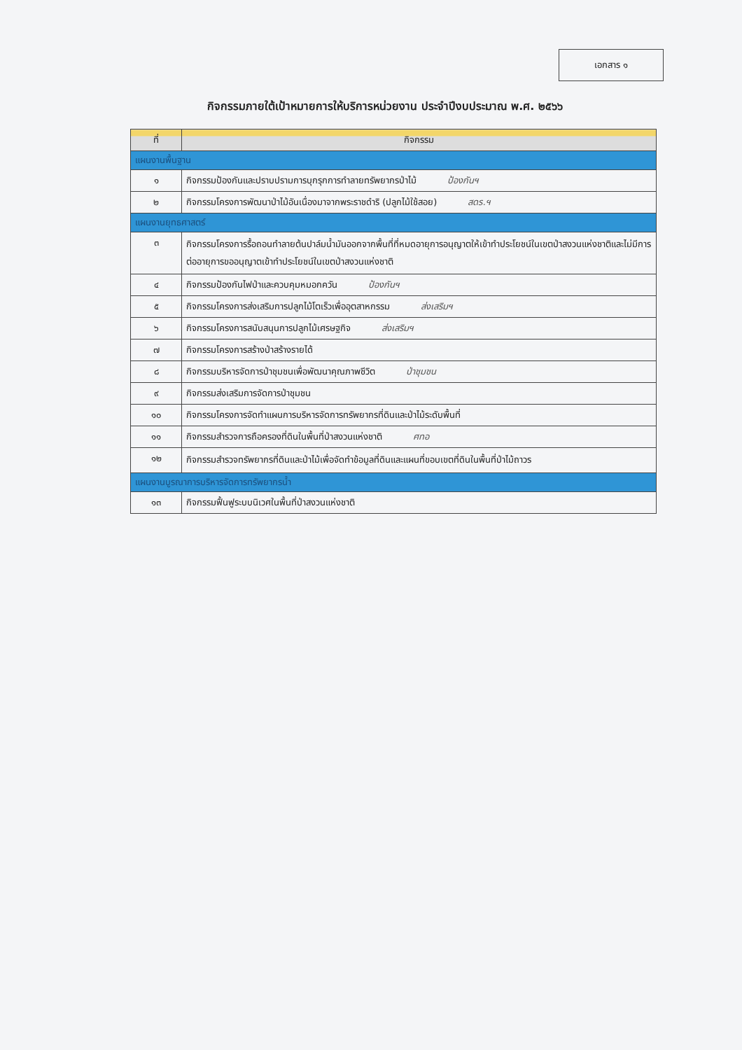เอกสาร ๑
กิจกรรมภายใต้เป้าหมายการให้บริการหน่วยงาน ประจำปีงบประมาณ พ.ศ. ๒๕๖๖
| ที่ | กิจกรรม |
| --- | --- |
| แผนงานพื้นฐาน | |
| ๑ | กิจกรรมป้องกันและปราบปรามการบุกรุกการทำลายทรัพยากรป่าไม้ ป้องกันฯ |
| ๒ | กิจกรรมโครงการพัฒนาป่าไม้อันเนื่องมาจากพระราชดำริ (ปลูกไม้ใช้สอย) สดร.ฯ |
| แผนงานยุทธศาสตร์ | |
| ๓ | กิจกรรมโครงการรื้อถอนทำลายต้นปาล์มน้ำมันออกจากพื้นที่ที่หมดอายุการอนุญาตให้เข้าทำประโยชน์ในเขตป่าสงวนแห่งชาติและไม่มีการต่ออายุการขออนุญาตเข้าทำประโยชน์ในเขตป่าสงวนแห่งชาติ |
| ๔ | กิจกรรมป้องกันไฟป่าและควบคุมหมอกควัน ป้องกันฯ |
| ๕ | กิจกรรมโครงการส่งเสริมการปลูกไม้โตเร็วเพื่ออุตสาหกรรม ส่งเสริมฯ |
| ๖ | กิจกรรมโครงการสนับสนุนการปลูกไม้เศรษฐกิจ ส่งเสริมฯ |
| ๗ | กิจกรรมโครงการสร้างป่าสร้างรายได้ |
| ๘ | กิจกรรมบริหารจัดการป่าชุมชนเพื่อพัฒนาคุณภาพชีวิต ป่าชุมชน |
| ๙ | กิจกรรมส่งเสริมการจัดการป่าชุมชน |
| ๑๐ | กิจกรรมโครงการจัดทำแผนการบริหารจัดการทรัพยากรที่ดินและป่าไม้ระดับพื้นที่ |
| ๑๑ | กิจกรรมสำรวจการถือครองที่ดินในพื้นที่ป่าสงวนแห่งชาติ ศทอ |
| ๑๒ | กิจกรรมสำรวจทรัพยากรที่ดินและป่าไม้เพื่อจัดทำข้อมูลที่ดินและแผนที่ขอบเขตที่ดินในพื้นที่ป่าไม้ถาวร |
| แผนงานบูรณาการบริหารจัดการทรัพยากรน้ำ | |
| ๑๓ | กิจกรรมฟื้นฟูระบบนิเวศในพื้นที่ป่าสงวนแห่งชาติ |